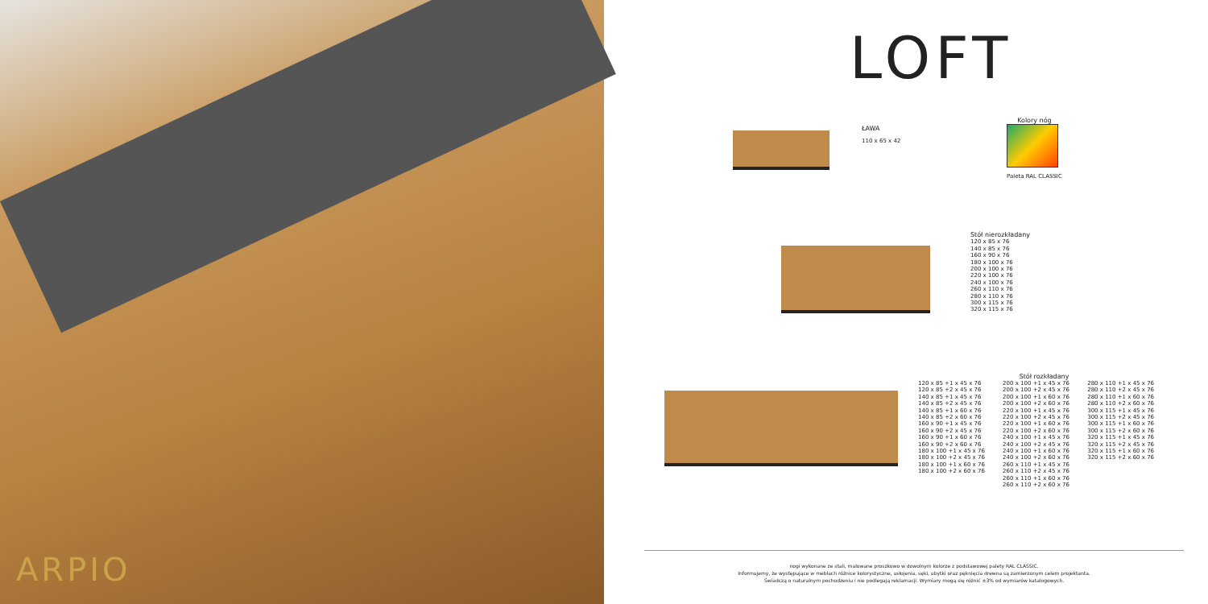ARPIO
LOFT
ŁAWA
110 x 65 x 42
Kolory nóg
Paleta RAL CLASSIC
Stół nierozkładany
120 x 85 x 76
140 x 85 x 76
160 x 90 x 76
180 x 100 x 76
200 x 100 x 76
220 x 100 x 76
240 x 100 x 76
260 x 110 x 76
280 x 110 x 76
300 x 115 x 76
320 x 115 x 76
Stół rozkładany
120 x 85 +1 x 45 x 76
120 x 85 +2 x 45 x 76
140 x 85 +1 x 45 x 76
140 x 85 +2 x 45 x 76
140 x 85 +1 x 60 x 76
140 x 85 +2 x 60 x 76
160 x 90 +1 x 45 x 76
160 x 90 +2 x 45 x 76
160 x 90 +1 x 60 x 76
160 x 90 +2 x 60 x 76
180 x 100 +1 x 45 x 76
180 x 100 +2 x 45 x 76
180 x 100 +1 x 60 x 76
180 x 100 +2 x 60 x 76
200 x 100 +1 x 45 x 76
200 x 100 +2 x 45 x 76
200 x 100 +1 x 60 x 76
200 x 100 +2 x 60 x 76
220 x 100 +1 x 45 x 76
220 x 100 +2 x 45 x 76
220 x 100 +1 x 60 x 76
220 x 100 +2 x 60 x 76
240 x 100 +1 x 45 x 76
240 x 100 +2 x 45 x 76
240 x 100 +1 x 60 x 76
240 x 100 +2 x 60 x 76
260 x 110 +1 x 45 x 76
260 x 110 +2 x 45 x 76
260 x 110 +1 x 60 x 76
260 x 110 +2 x 60 x 76
280 x 110 +1 x 45 x 76
280 x 110 +2 x 45 x 76
280 x 110 +1 x 60 x 76
280 x 110 +2 x 60 x 76
300 x 115 +1 x 45 x 76
300 x 115 +2 x 45 x 76
300 x 115 +1 x 60 x 76
300 x 115 +2 x 60 x 76
320 x 115 +1 x 45 x 76
320 x 115 +2 x 45 x 76
320 x 115 +1 x 60 x 76
320 x 115 +2 x 60 x 76
nogi wykonane ze stali, malowane proszkowo w dowolnym kolorze z podstawowej palety RAL CLASSIC.
Informujemy, że występujące w meblach różnice kolorystyczne, usłojenia, sęki, ubytki oraz pęknięcia drewna są zamierzonym celem projektanta.
Świadczą o naturalnym pochodzeniu i nie podlegają reklamacji. Wymiary mogą się różnić ±3% od wymiarów katalogowych.